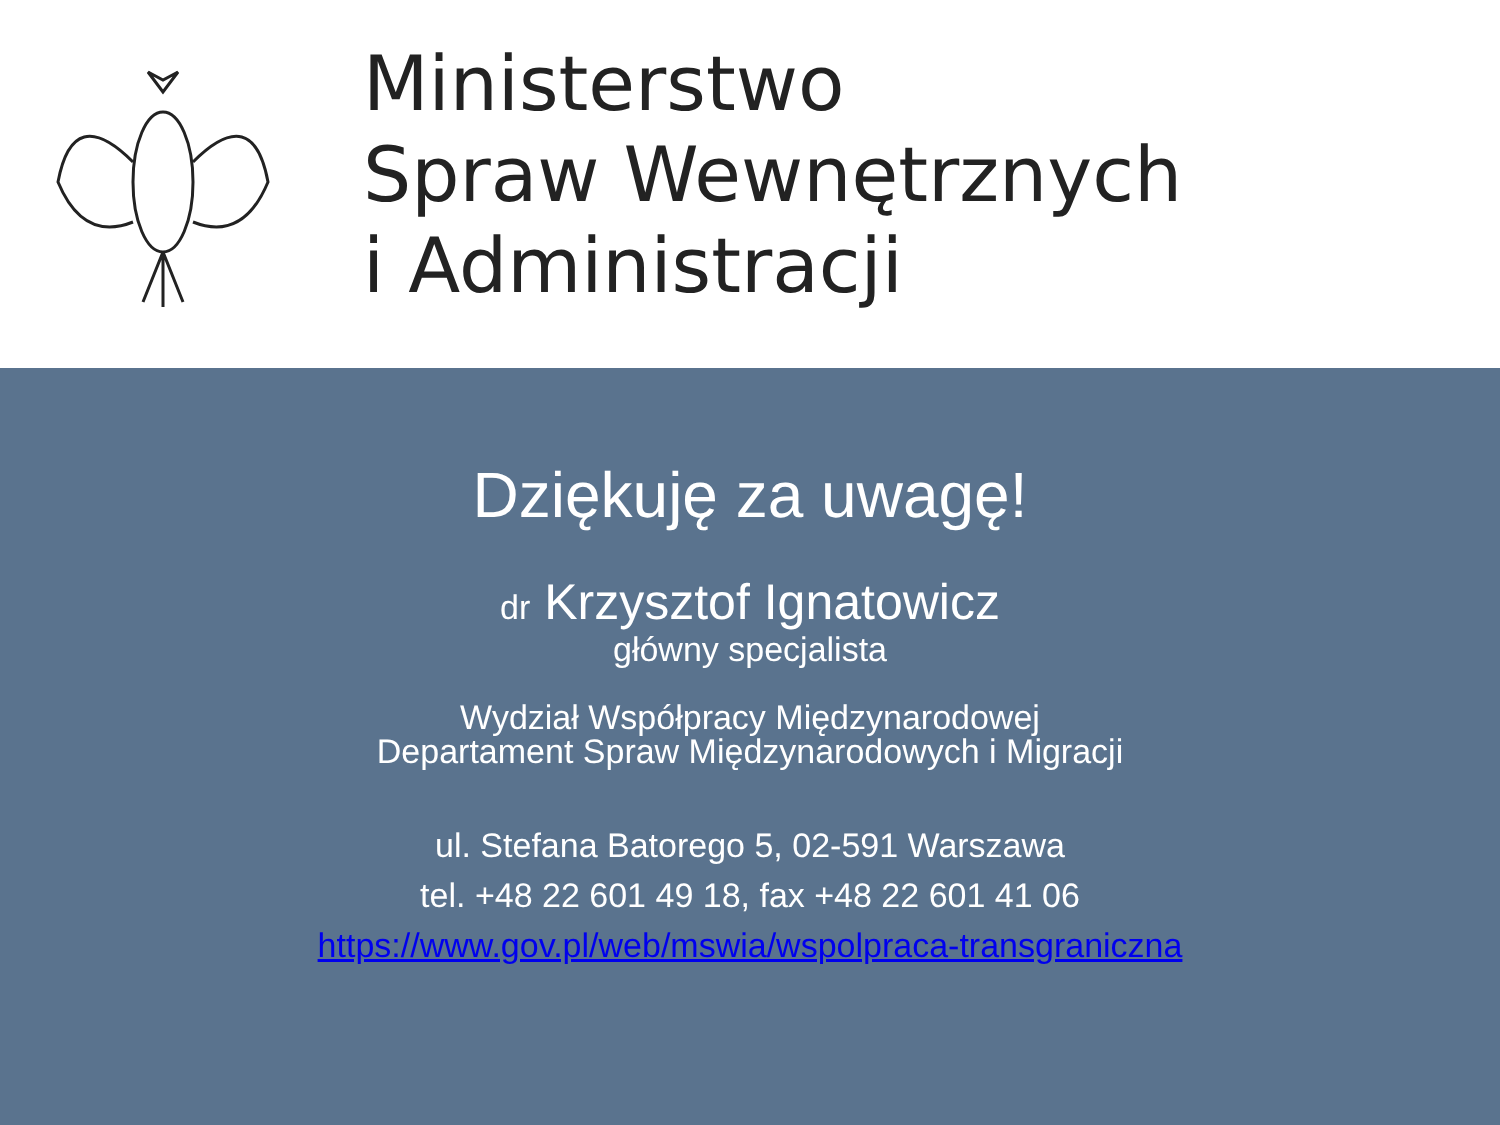Ministerstwo
Spraw Wewnętrznych
i Administracji
Dziękuję za uwagę!
dr Krzysztof Ignatowicz
główny specjalista
Wydział Współpracy Międzynarodowej
Departament Spraw Międzynarodowych i Migracji
ul. Stefana Batorego 5, 02-591 Warszawa
tel. +48 22 601 49 18, fax +48 22 601 41 06
https://www.gov.pl/web/mswia/wspolpraca-transgraniczna